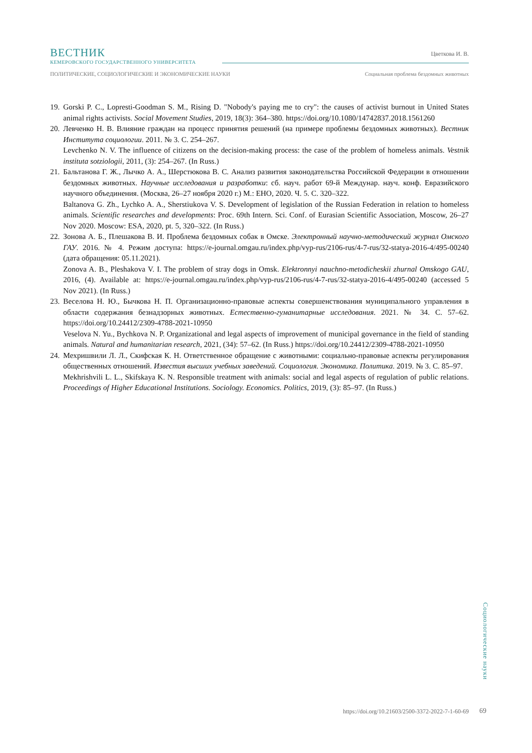ВЕСТНИК
КЕМЕРОВСКОГО ГОСУДАРСТВЕННОГО УНИВЕРСИТЕТА
Цветкова И. В.
ПОЛИТИЧЕСКИЕ, СОЦИОЛОГИЧЕСКИЕ И ЭКОНОМИЧЕСКИЕ НАУКИ Социальная проблема бездомных животных
19.
Gorski P. C., Lopresti-Goodman S. M., Rising D. "Nobody's paying me to cry": the causes of activist burnout in United States animal rights activists. Social Movement Studies, 2019, 18(3): 364–380. https://doi.org/10.1080/14742837.2018.1561260
20.
Левченко Н. В. Влияние граждан на процесс принятия решений (на примере проблемы бездомных животных). Вестник Института социологии. 2011. № 3. С. 254–267.
Levchenko N. V. The influence of citizens on the decision-making process: the case of the problem of homeless animals. Vestnik instituta sotziologii, 2011, (3): 254–267. (In Russ.)
21.
Бальтанова Г. Ж., Лычко А. А., Шерстюкова В. С. Анализ развития законодательства Российской Федерации в отношении бездомных животных. Научные исследования и разработки: сб. науч. работ 69-й Междунар. науч. конф. Евразийского научного объединения. (Москва, 26–27 ноября 2020 г.) М.: ЕНО, 2020. Ч. 5. С. 320–322.
Baltanova G. Zh., Lychko A. A., Sherstiukova V. S. Development of legislation of the Russian Federation in relation to homeless animals. Scientific researches and developments: Proc. 69th Intern. Sci. Conf. of Eurasian Scientific Association, Moscow, 26–27 Nov 2020. Moscow: ESA, 2020, pt. 5, 320–322. (In Russ.)
22.
Зонова А. Б., Плешакова В. И. Проблема бездомных собак в Омске. Электронный научно-методический журнал Омского ГАУ. 2016. № 4. Режим доступа: https://e-journal.omgau.ru/index.php/vyp-rus/2106-rus/4-7-rus/32-statya-2016-4/495-00240 (дата обращения: 05.11.2021).
Zonova A. B., Pleshakova V. I. The problem of stray dogs in Omsk. Elektronnyi nauchno-metodicheskii zhurnal Omskogo GAU, 2016, (4). Available at: https://e-journal.omgau.ru/index.php/vyp-rus/2106-rus/4-7-rus/32-statya-2016-4/495-00240 (accessed 5 Nov 2021). (In Russ.)
23.
Веселова Н. Ю., Бычкова Н. П. Организационно-правовые аспекты совершенствования муниципального управления в области содержания безнадзорных животных. Естественно-гуманитарные исследования. 2021. № 34. С. 57–62. https://doi.org/10.24412/2309-4788-2021-10950
Veselova N. Yu., Bychkova N. P. Organizational and legal aspects of improvement of municipal governance in the field of standing animals. Natural and humanitarian research, 2021, (34): 57–62. (In Russ.) https://doi.org/10.24412/2309-4788-2021-10950
24.
Мехришвили Л. Л., Скифская К. Н. Ответственное обращение с животными: социально-правовые аспекты регулирования общественных отношений. Известия высших учебных заведений. Социология. Экономика. Политика. 2019. № 3. С. 85–97.
Mekhrishvili L. L., Skifskaya K. N. Responsible treatment with animals: social and legal aspects of regulation of public relations. Proceedings of Higher Educational Institutions. Sociology. Economics. Politics, 2019, (3): 85–97. (In Russ.)
Социологические науки
https://doi.org/10.21603/2500-3372-2022-7-1-60-69
69